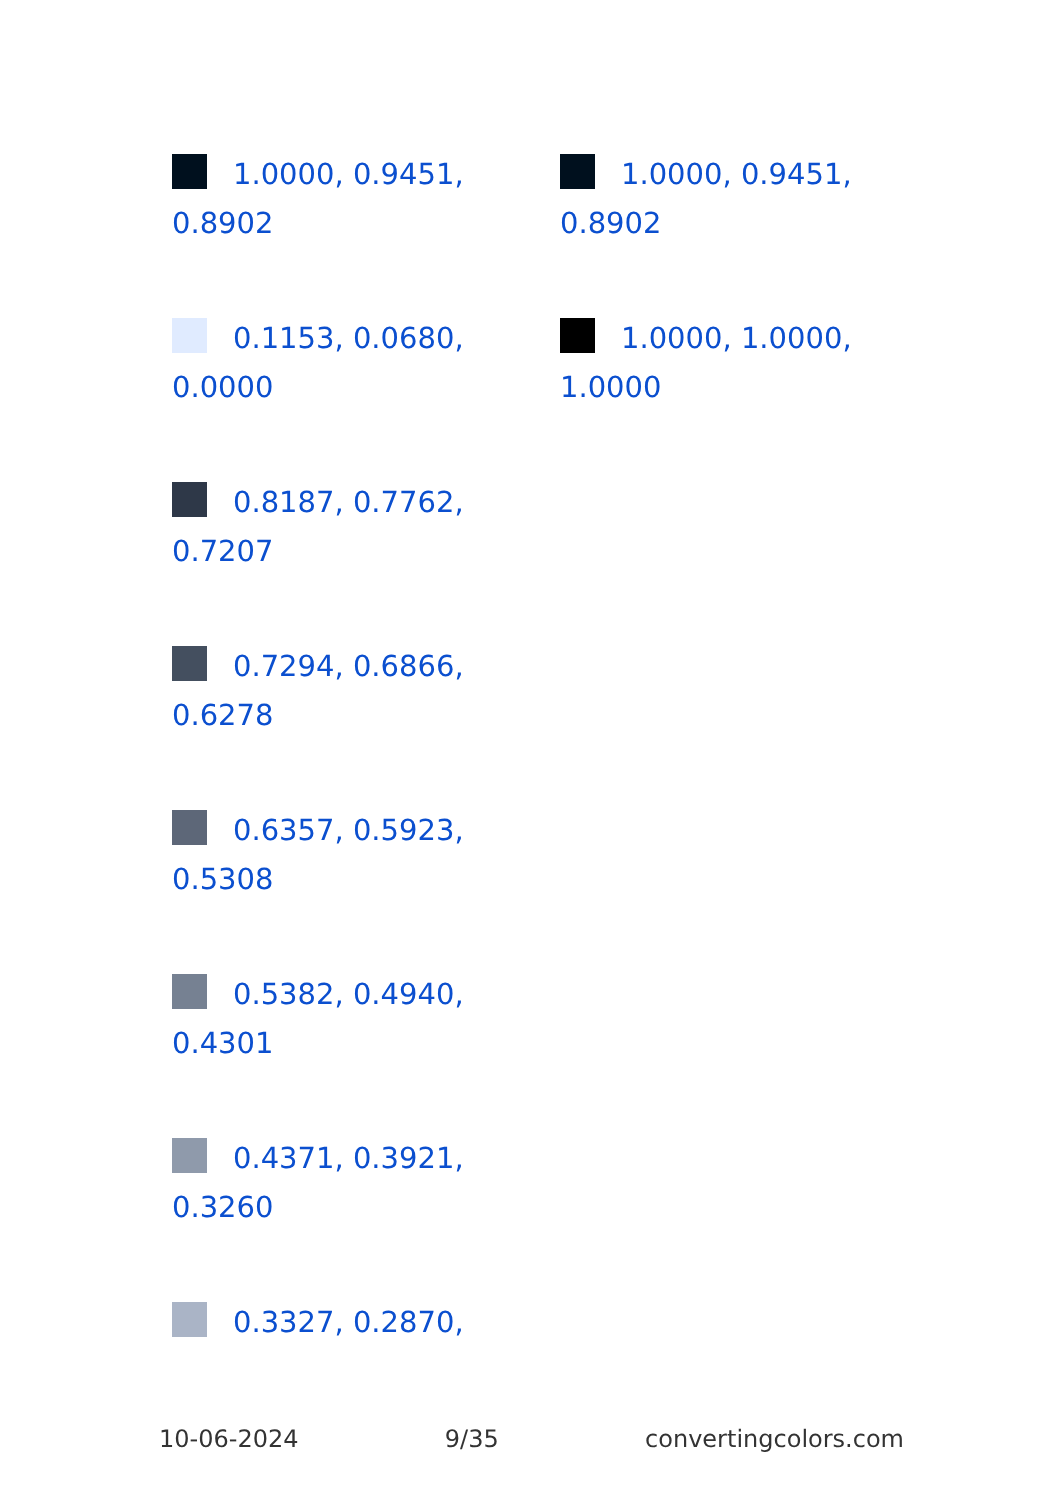1.0000, 0.9451, 0.8902
0.1153, 0.0680, 0.0000
0.8187, 0.7762, 0.7207
0.7294, 0.6866, 0.6278
0.6357, 0.5923, 0.5308
0.5382, 0.4940, 0.4301
0.4371, 0.3921, 0.3260
0.3327, 0.2870,
1.0000, 0.9451, 0.8902
1.0000, 1.0000, 1.0000
10-06-2024 9/35 convertingcolors.com